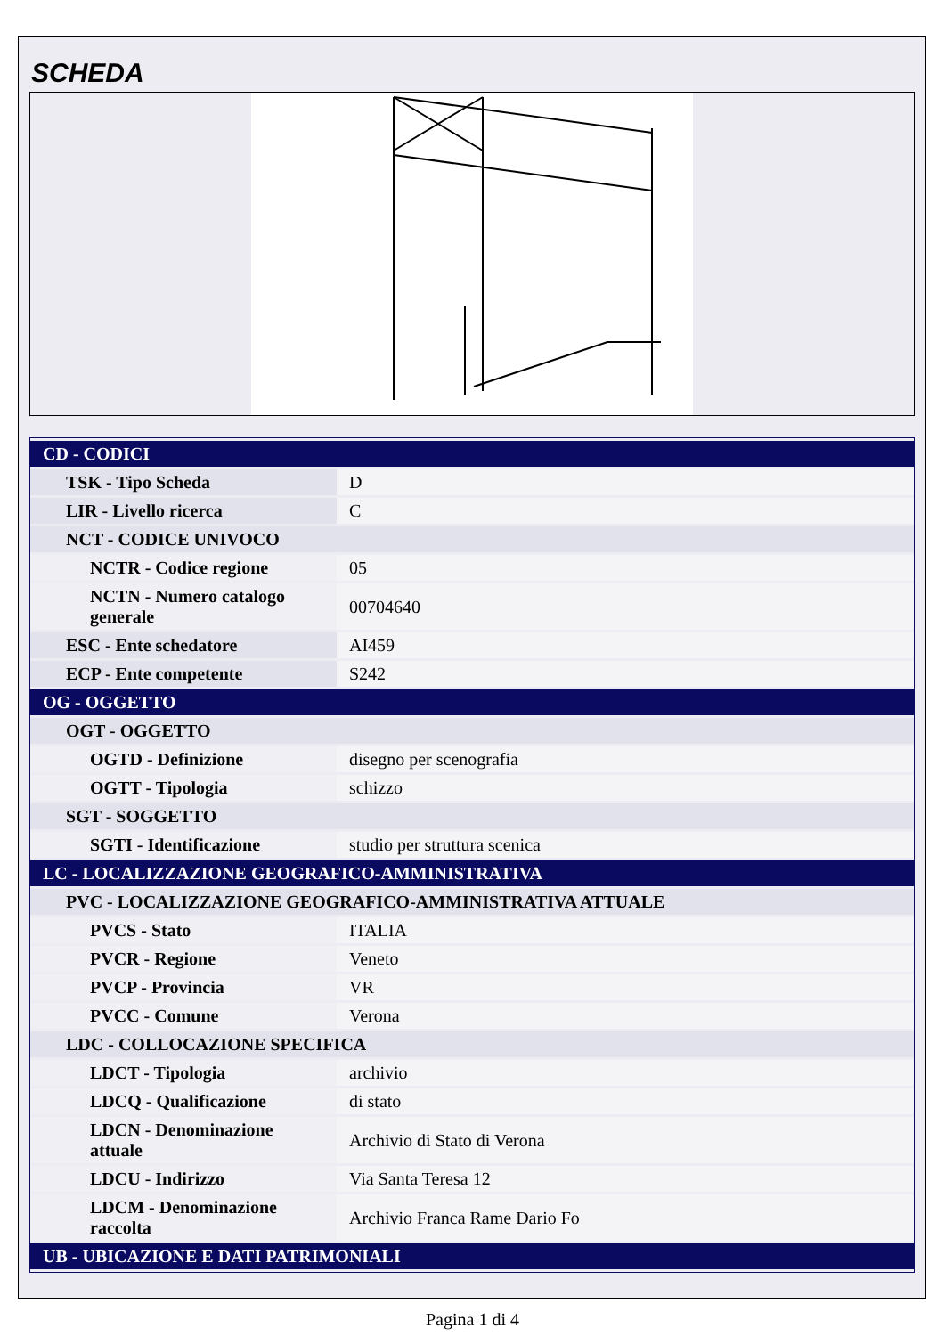SCHEDA
| CD - CODICI | |
| TSK - Tipo Scheda | D |
| LIR - Livello ricerca | C |
| NCT - CODICE UNIVOCO | |
| NCTR - Codice regione | 05 |
| NCTN - Numero catalogo generale | 00704640 |
| ESC - Ente schedatore | AI459 |
| ECP - Ente competente | S242 |
| OG - OGGETTO | |
| OGT - OGGETTO | |
| OGTD - Definizione | disegno per scenografia |
| OGTT - Tipologia | schizzo |
| SGT - SOGGETTO | |
| SGTI - Identificazione | studio per struttura scenica |
| LC - LOCALIZZAZIONE GEOGRAFICO-AMMINISTRATIVA | |
| PVC - LOCALIZZAZIONE GEOGRAFICO-AMMINISTRATIVA ATTUALE | |
| PVCS - Stato | ITALIA |
| PVCR - Regione | Veneto |
| PVCP - Provincia | VR |
| PVCC - Comune | Verona |
| LDC - COLLOCAZIONE SPECIFICA | |
| LDCT - Tipologia | archivio |
| LDCQ - Qualificazione | di stato |
| LDCN - Denominazione attuale | Archivio di Stato di Verona |
| LDCU - Indirizzo | Via Santa Teresa 12 |
| LDCM - Denominazione raccolta | Archivio Franca Rame Dario Fo |
| UB - UBICAZIONE E DATI PATRIMONIALI | |
Pagina 1 di 4